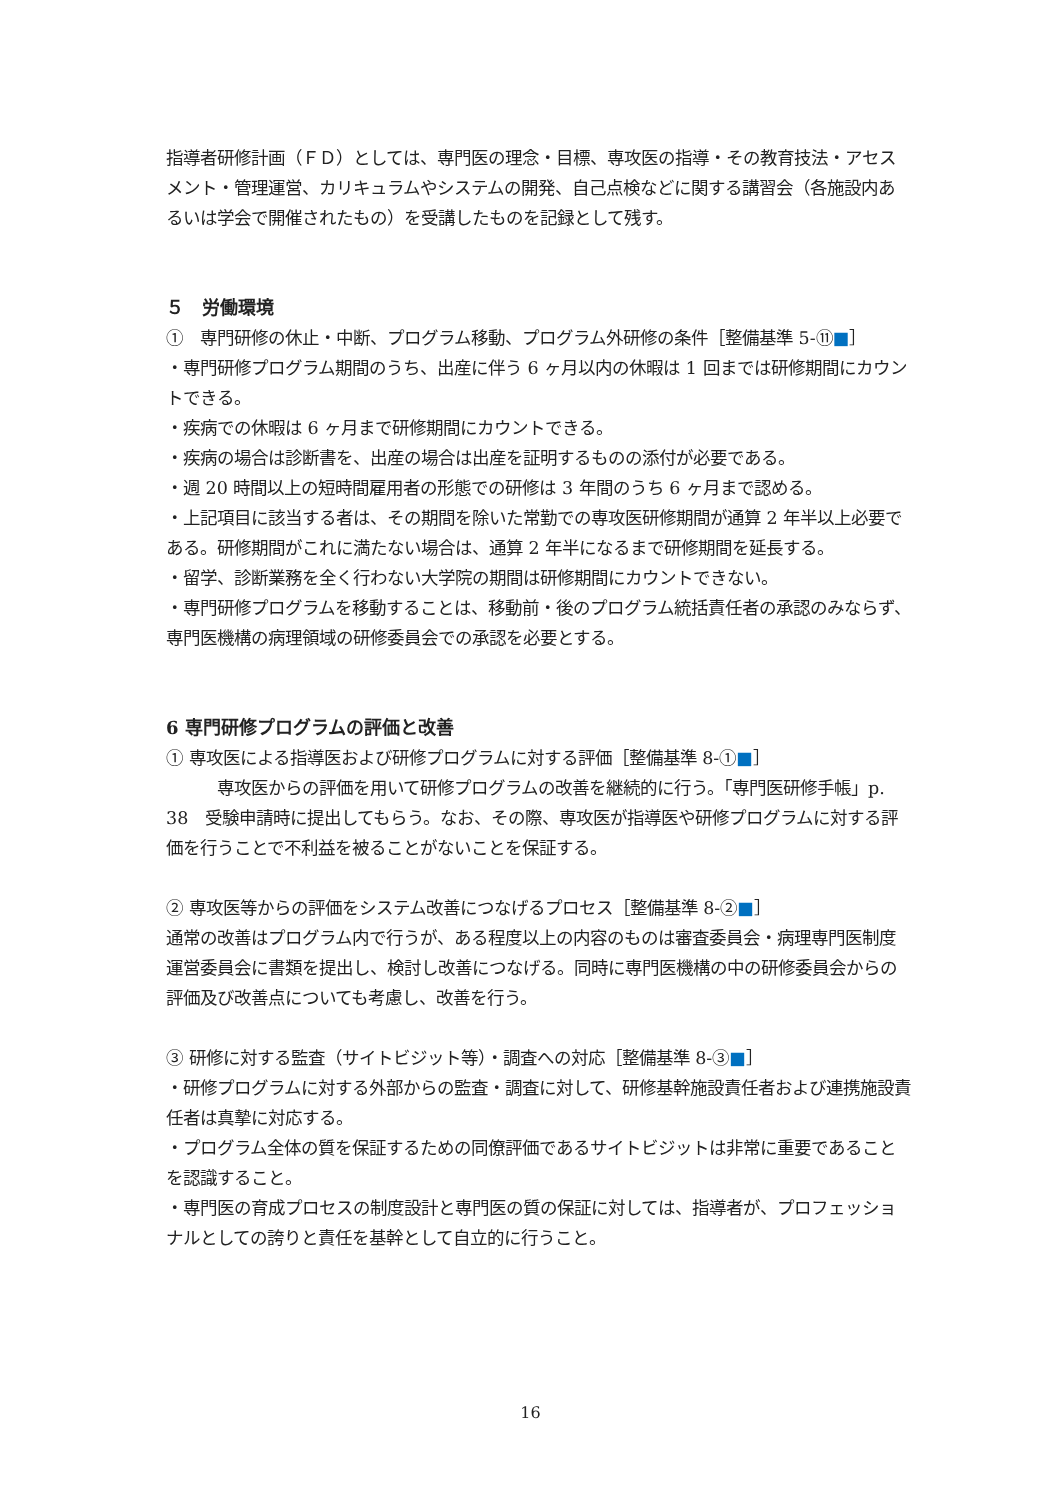指導者研修計画（ＦＤ）としては、専門医の理念・目標、専攻医の指導・その教育技法・アセスメント・管理運営、カリキュラムやシステムの開発、自己点検などに関する講習会（各施設内あるいは学会で開催されたもの）を受講したものを記録として残す。
５　労働環境
①　専門研修の休止・中断、プログラム移動、プログラム外研修の条件［整備基準 5-⑪■］
・専門研修プログラム期間のうち、出産に伴う 6 ヶ月以内の休暇は 1 回までは研修期間にカウントできる。
・疾病での休暇は 6 ヶ月まで研修期間にカウントできる。
・疾病の場合は診断書を、出産の場合は出産を証明するものの添付が必要である。
・週 20 時間以上の短時間雇用者の形態での研修は 3 年間のうち 6 ヶ月まで認める。
・上記項目に該当する者は、その期間を除いた常勤での専攻医研修期間が通算 2 年半以上必要である。研修期間がこれに満たない場合は、通算 2 年半になるまで研修期間を延長する。
・留学、診断業務を全く行わない大学院の期間は研修期間にカウントできない。
・専門研修プログラムを移動することは、移動前・後のプログラム統括責任者の承認のみならず、専門医機構の病理領域の研修委員会での承認を必要とする。
6 専門研修プログラムの評価と改善
① 専攻医による指導医および研修プログラムに対する評価［整備基準 8-①■］
　　　専攻医からの評価を用いて研修プログラムの改善を継続的に行う。「専門医研修手帳」p. 38　受験申請時に提出してもらう。なお、その際、専攻医が指導医や研修プログラムに対する評価を行うことで不利益を被ることがないことを保証する。
② 専攻医等からの評価をシステム改善につなげるプロセス［整備基準 8-②■］
通常の改善はプログラム内で行うが、ある程度以上の内容のものは審査委員会・病理専門医制度運営委員会に書類を提出し、検討し改善につなげる。同時に専門医機構の中の研修委員会からの評価及び改善点についても考慮し、改善を行う。
③ 研修に対する監査（サイトビジット等）・調査への対応［整備基準 8-③■］
・研修プログラムに対する外部からの監査・調査に対して、研修基幹施設責任者および連携施設責任者は真摯に対応する。
・プログラム全体の質を保証するための同僚評価であるサイトビジットは非常に重要であることを認識すること。
・専門医の育成プロセスの制度設計と専門医の質の保証に対しては、指導者が、プロフェッショナルとしての誇りと責任を基幹として自立的に行うこと。
16